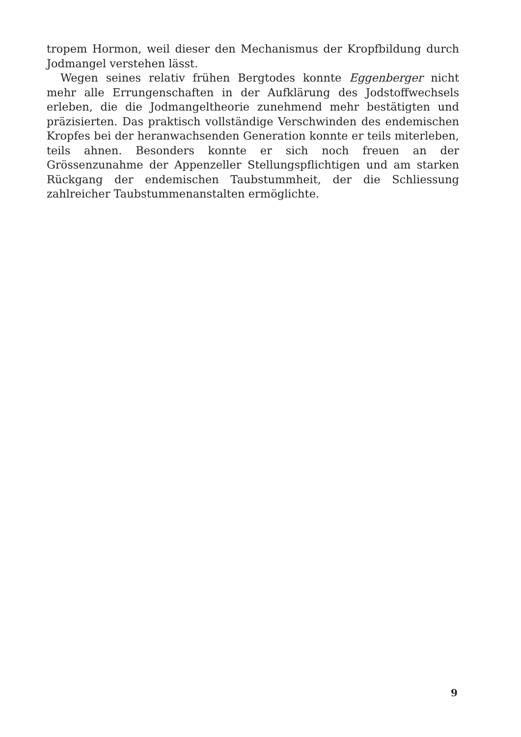tropem Hormon, weil dieser den Mechanismus der Kropfbildung durch Jodmangel verstehen lässt.
Wegen seines relativ frühen Bergtodes konnte Eggenberger nicht mehr alle Errungenschaften in der Aufklärung des Jodstoffwechsels erleben, die die Jodmangeltheorie zunehmend mehr bestätigten und präzisierten. Das praktisch vollständige Verschwinden des endemischen Kropfes bei der heranwachsenden Generation konnte er teils miterleben, teils ahnen. Besonders konnte er sich noch freuen an der Grössenzunahme der Appenzeller Stellungspflichtigen und am starken Rückgang der endemischen Taubstummheit, der die Schliessung zahlreicher Taubstummenanstalten ermöglichte.
9